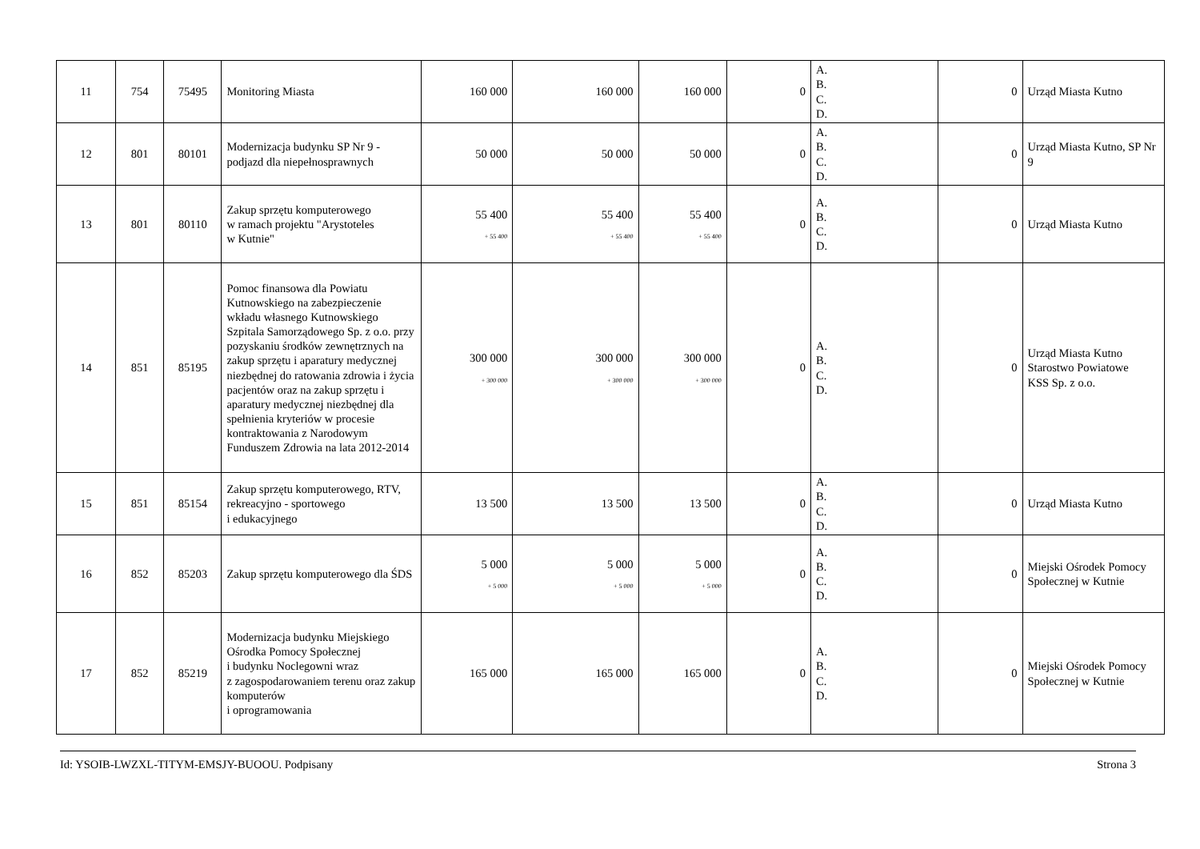| 11 | 754 | 75495 | Monitoring Miasta | 160 000 | 160 000 | 160 000 | 0 | A. B. C. D. | 0 | Urząd Miasta Kutno |
| 12 | 801 | 80101 | Modernizacja budynku SP Nr 9 - podjazd dla niepełnosprawnych | 50 000 | 50 000 | 50 000 | 0 | A. B. C. D. | 0 | Urząd Miasta Kutno, SP Nr 9 |
| 13 | 801 | 80110 | Zakup sprzętu komputerowego w ramach projektu "Arystoteles w Kutnie" | 55 400 + 55 400 | 55 400 + 55 400 | 55 400 + 55 400 | 0 | A. B. C. D. | 0 | Urząd Miasta Kutno |
| 14 | 851 | 85195 | Pomoc finansowa dla Powiatu Kutnowskiego na zabezpieczenie wkładu własnego Kutnowskiego Szpitala Samorządowego Sp. z o.o. przy pozyskaniu środków zewnętrznych na zakup sprzętu i aparatury medycznej niezbędnej do ratowania zdrowia i życia pacjentów oraz na zakup sprzętu i aparatury medycznej niezbędnej dla spełnienia kryteriów w procesie kontraktowania z Narodowym Funduszem Zdrowia na lata 2012-2014 | 300 000 + 300 000 | 300 000 + 300 000 | 300 000 + 300 000 | 0 | A. B. C. D. | 0 | Urząd Miasta Kutno Starostwo Powiatowe KSS Sp. z o.o. |
| 15 | 851 | 85154 | Zakup sprzętu komputerowego, RTV, rekreacyjno - sportowego i edukacyjnego | 13 500 | 13 500 | 13 500 | 0 | A. B. C. D. | 0 | Urząd Miasta Kutno |
| 16 | 852 | 85203 | Zakup sprzętu komputerowego dla ŚDS | 5 000 + 5 000 | 5 000 + 5 000 | 5 000 + 5 000 | 0 | A. B. C. D. | 0 | Miejski Ośrodek Pomocy Społecznej w Kutnie |
| 17 | 852 | 85219 | Modernizacja budynku Miejskiego Ośrodka Pomocy Społecznej i budynku Noclegowni wraz z zagospodarowaniem terenu oraz zakup komputerów i oprogramowania | 165 000 | 165 000 | 165 000 | 0 | A. B. C. D. | 0 | Miejski Ośrodek Pomocy Społecznej w Kutnie |
Id: YSOIB-LWZXL-TITYM-EMSJY-BUOOU. Podpisany Strona 3